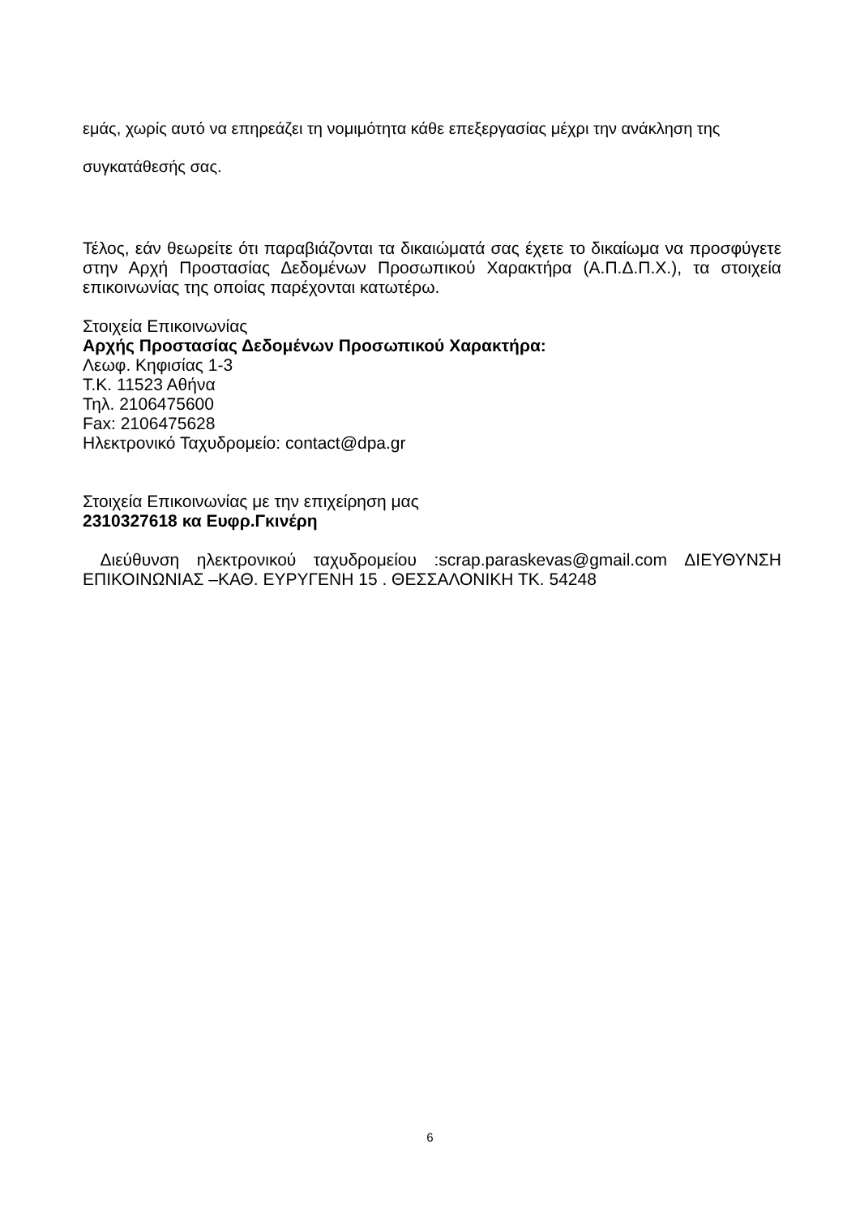εμάς, χωρίς αυτό να επηρεάζει τη νομιμότητα κάθε επεξεργασίας μέχρι την ανάκληση της συγκατάθεσής σας.
Τέλος, εάν θεωρείτε ότι παραβιάζονται τα δικαιώματά σας έχετε το δικαίωμα να προσφύγετε στην Αρχή Προστασίας Δεδομένων Προσωπικού Χαρακτήρα (Α.Π.Δ.Π.Χ.), τα στοιχεία επικοινωνίας της οποίας παρέχονται κατωτέρω.
Στοιχεία Επικοινωνίας
Αρχής Προστασίας Δεδομένων Προσωπικού Χαρακτήρα:
Λεωφ. Κηφισίας 1-3
Τ.Κ. 11523 Αθήνα
Τηλ. 2106475600
Fax: 2106475628
Ηλεκτρονικό Ταχυδρομείο: contact@dpa.gr
Στοιχεία Επικοινωνίας με την επιχείρηση μας
2310327618 κα Ευφρ.Γκινέρη
Διεύθυνση ηλεκτρονικού ταχυδρομείου :scrap.paraskevas@gmail.com ΔΙΕΥΘΥΝΣΗ ΕΠΙΚΟΙΝΩΝΙΑΣ –ΚΑΘ. ΕΥΡΥΓΕΝΗ 15 . ΘΕΣΣΑΛΟΝΙΚΗ ΤΚ. 54248
6